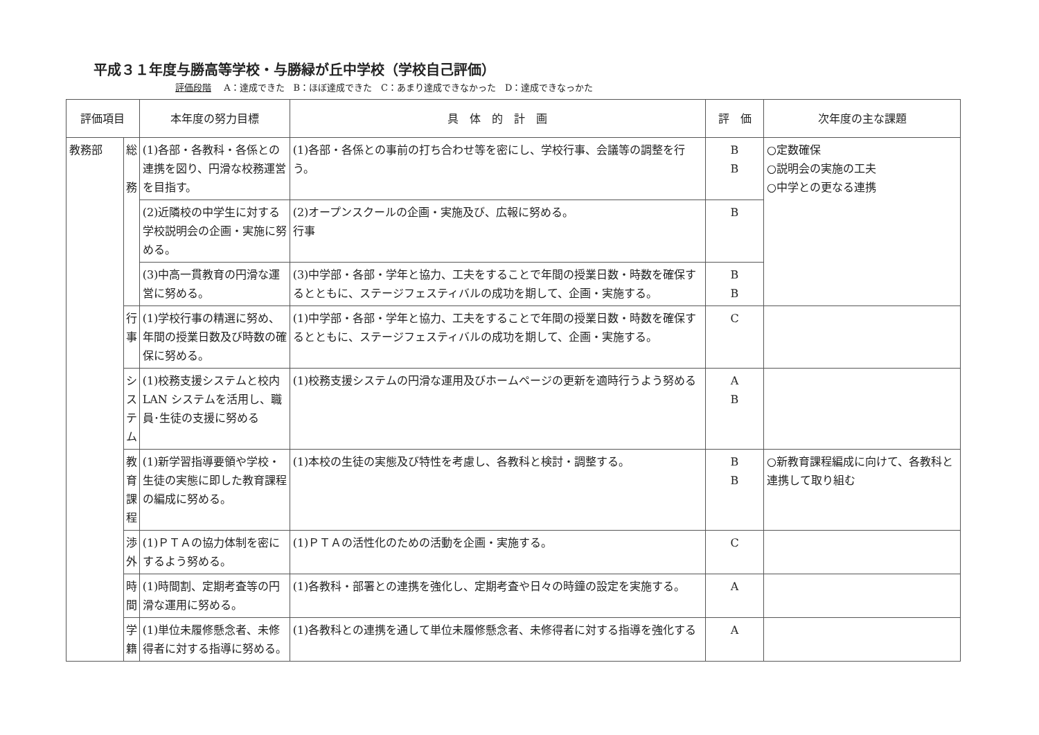平成３１年度与勝高等学校・与勝緑が丘中学校（学校自己評価）
評価段階 A：達成できた　B：ほぼ達成できた　C：あまり達成できなかった　D：達成できなっかた
| 評価項目 | | 本年度の努力目標 | 具 体 的 計 画 | 評 価 | 次年度の主な課題 |
| --- | --- | --- | --- | --- | --- |
| 教務部 | 総 務 | (1)各部・各教科・各係との連携を図り、円滑な校務運営を目指す。 | (1)各部・各係との事前の打ち合わせ等を密にし、学校行事、会議等の調整を行う。 | B B | ○定数確保 ○説明会の実施の工夫 ○中学との更なる連携 |
| | | (2)近隣校の中学生に対する学校説明会の企画・実施に努める。 | (2)オープンスクールの企画・実施及び、広報に努める。 行事 | B | |
| | | (3)中高一貫教育の円滑な運営に努める。 | (3)中学部・各部・学年と協力、工夫をすることで年間の授業日数・時数を確保するとともに、ステージフェスティバルの成功を期して、企画・実施する。 | B B | |
| | 行 事 | (1)学校行事の精選に努め、年間の授業日数及び時数の確保に努める。 | (1)中学部・各部・学年と協力、工夫をすることで年間の授業日数・時数を確保するとともに、ステージフェスティバルの成功を期して、企画・実施する。 | C | |
| | シ ス テ ム | (1)校務支援システムと校内 LAN システムを活用し、職員･生徒の支援に努める | (1)校務支援システムの円滑な運用及びホームページの更新を適時行うよう努める | A B | |
| | 教 育 課 程 | (1)新学習指導要領や学校・生徒の実態に即した教育課程の編成に努める。 | (1)本校の生徒の実態及び特性を考慮し、各教科と検討・調整する。 | B B | ○新教育課程編成に向けて、各教科と連携して取り組む |
| | 渉 外 | (1)ＰＴＡの協力体制を密にするよう努める。 | (1)ＰＴＡの活性化のための活動を企画・実施する。 | C | |
| | 時 間 | (1)時間割、定期考査等の円滑な運用に努める。 | (1)各教科・部署との連携を強化し、定期考査や日々の時鐘の設定を実施する。 | A | |
| | 学 籍 | (1)単位未履修懸念者、未修得者に対する指導に努める。 | (1)各教科との連携を通して単位未履修懸念者、未修得者に対する指導を強化する | A | |